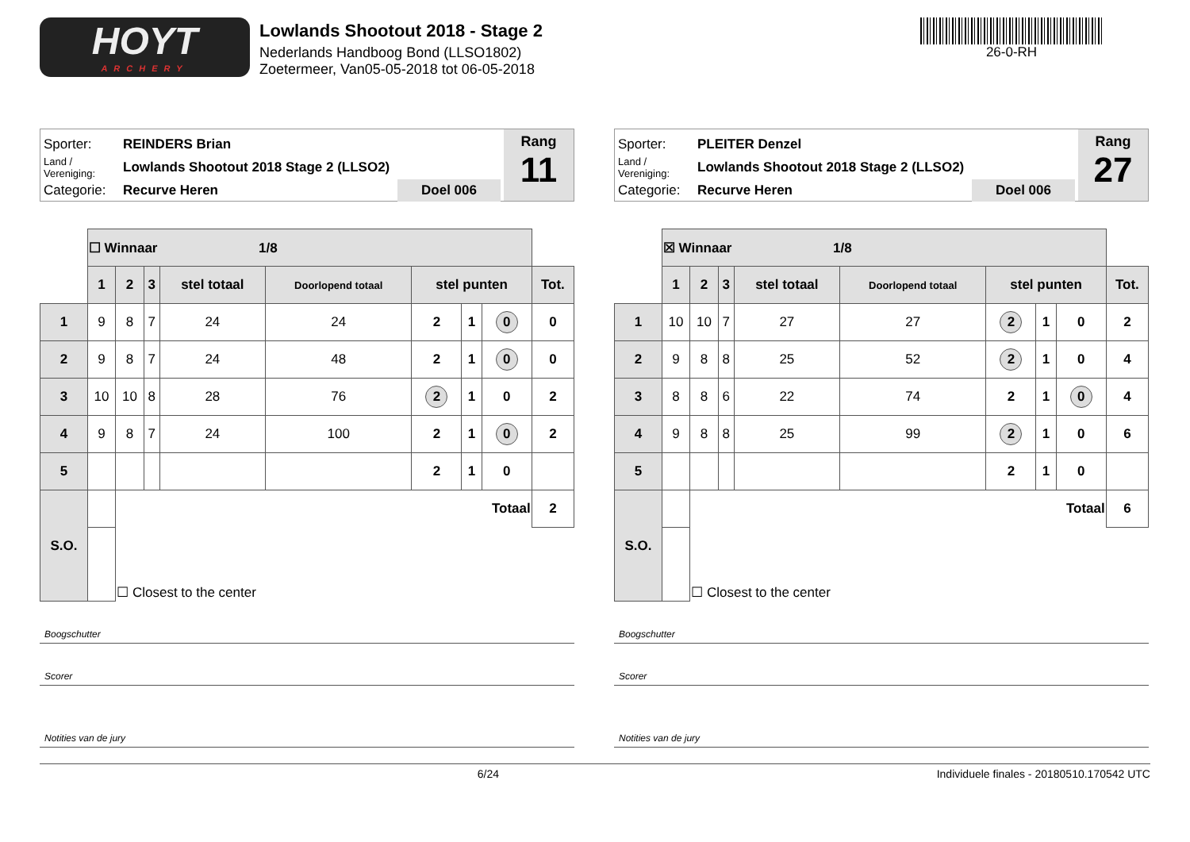HOYT
ARCHERY
Lowlands Shootout 2018 - Stage 2
Nederlands Handboog Bond (LLSO1802)
Zoetermeer, Van05-05-2018 tot 06-05-2018
26-0-RH
Sporter: REINDERS Brian
Land / Vereniging: Lowlands Shootout 2018 Stage 2 (LLSO2)
Categorie: Recurve Heren Doel 006
Rang
11
| | ☐ Winnaar 1/8 | | | | | | | | |
| | 1 | 2 | 3 | stel totaal | Doorlopend totaal | stel punten | | | Tot. |
| 1 | 9 | 8 | 7 | 24 | 24 | 2 | 1 | 0 | 0 |
| 2 | 9 | 8 | 7 | 24 | 48 | 2 | 1 | 0 | 0 |
| 3 | 10 | 10 | 8 | 28 | 76 | 2 | 1 | 0 | 2 |
| 4 | 9 | 8 | 7 | 24 | 100 | 2 | 1 | 0 | 2 |
| 5 | | | | | | 2 | 1 | 0 | |
| S.O. | | Totaal | | | | | | | 2 |
| | | ☐ Closest to the center | | | | | | | |
Boogschutter
Scorer
Notities van de jury
Sporter: PLEITER Denzel
Land / Vereniging: Lowlands Shootout 2018 Stage 2 (LLSO2)
Categorie: Recurve Heren Doel 006
Rang
27
| | ☒ Winnaar 1/8 | | | | | | | | |
| | 1 | 2 | 3 | stel totaal | Doorlopend totaal | stel punten | | | Tot. |
| 1 | 10 | 10 | 7 | 27 | 27 | 2 | 1 | 0 | 2 |
| 2 | 9 | 8 | 8 | 25 | 52 | 2 | 1 | 0 | 4 |
| 3 | 8 | 8 | 6 | 22 | 74 | 2 | 1 | 0 | 4 |
| 4 | 9 | 8 | 8 | 25 | 99 | 2 | 1 | 0 | 6 |
| 5 | | | | | | 2 | 1 | 0 | |
| S.O. | | Totaal | | | | | | | 6 |
| | | ☐ Closest to the center | | | | | | | |
Boogschutter
Scorer
Notities van de jury
6/24 Individuele finales - 20180510.170542 UTC